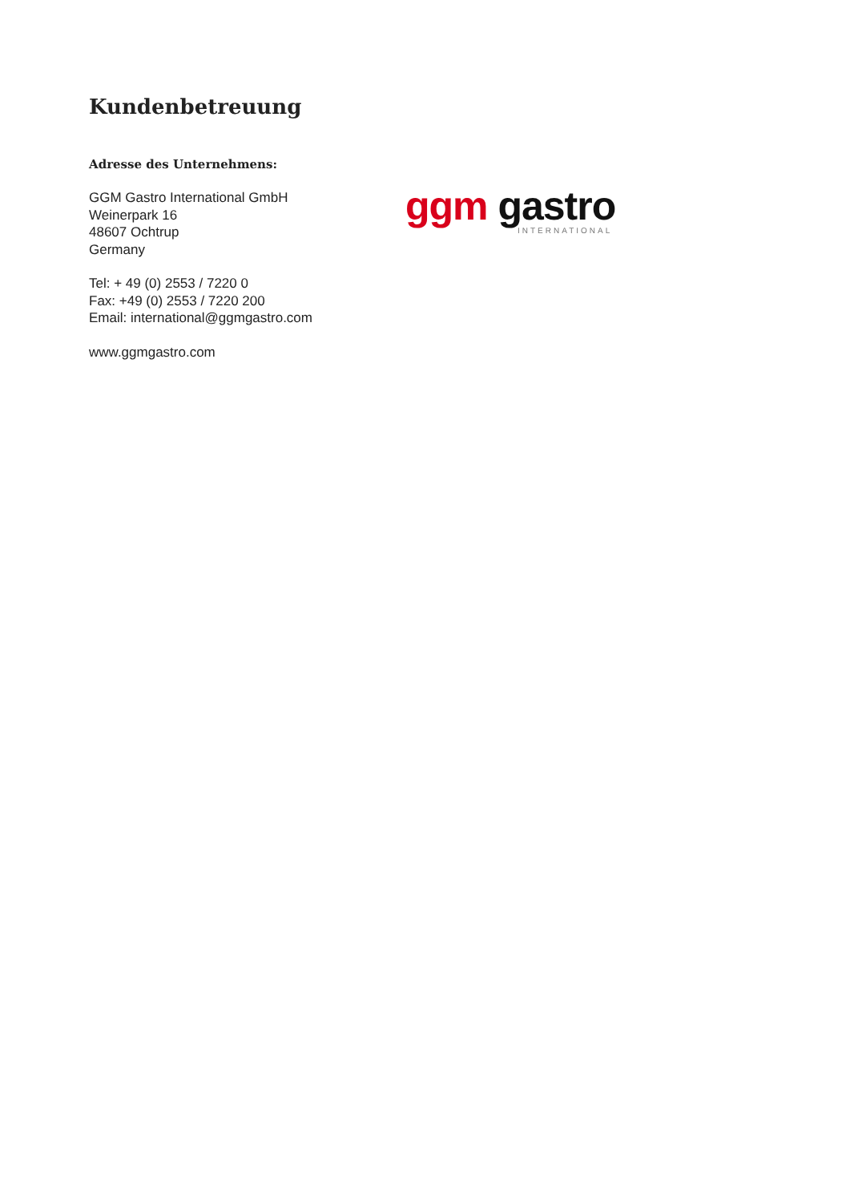Kundenbetreuung
Adresse des Unternehmens:
GGM Gastro International GmbH
Weinerpark 16
48607 Ochtrup
Germany
Tel: + 49 (0) 2553 / 7220 0
Fax: +49 (0) 2553 / 7220 200
Email: international@ggmgastro.com
www.ggmgastro.com
ggm gastro
INTERNATIONAL